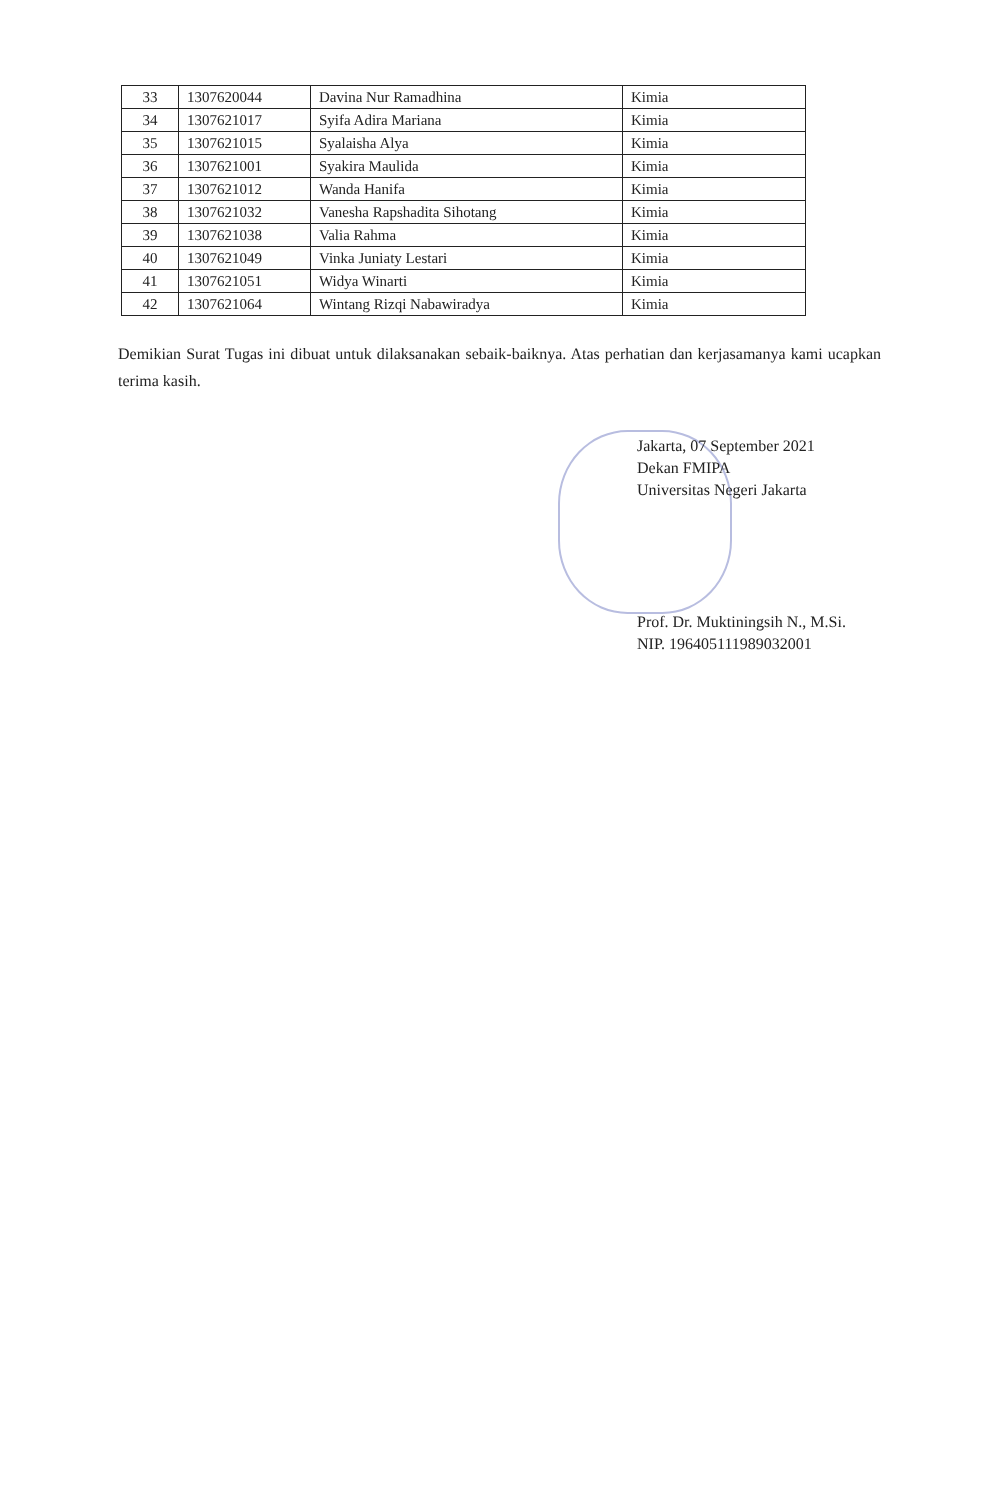| 33 | 1307620044 | Davina Nur Ramadhina | Kimia |
| 34 | 1307621017 | Syifa Adira Mariana | Kimia |
| 35 | 1307621015 | Syalaisha Alya | Kimia |
| 36 | 1307621001 | Syakira Maulida | Kimia |
| 37 | 1307621012 | Wanda Hanifa | Kimia |
| 38 | 1307621032 | Vanesha Rapshadita Sihotang | Kimia |
| 39 | 1307621038 | Valia Rahma | Kimia |
| 40 | 1307621049 | Vinka Juniaty Lestari | Kimia |
| 41 | 1307621051 | Widya Winarti | Kimia |
| 42 | 1307621064 | Wintang Rizqi Nabawiradya | Kimia |
Demikian Surat Tugas ini dibuat untuk dilaksanakan sebaik-baiknya. Atas perhatian dan kerjasamanya kami ucapkan terima kasih.
Jakarta, 07 September 2021
Dekan FMIPA
Universitas Negeri Jakarta
Prof. Dr. Muktiningsih N., M.Si.
NIP. 196405111989032001